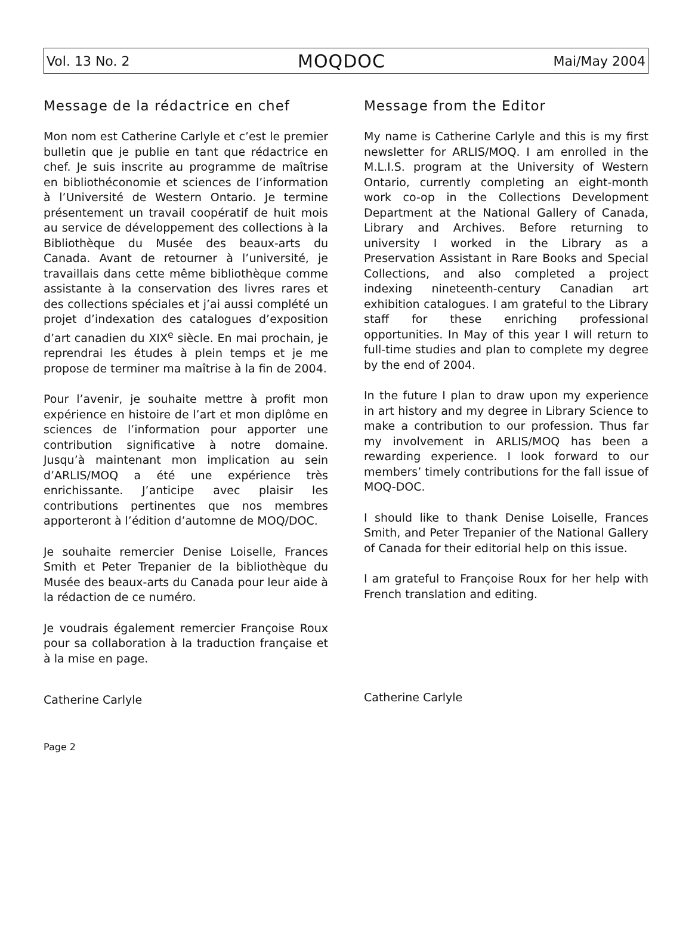Vol. 13 No. 2 MOQDOC Mai/May 2004
Message de la rédactrice en chef
Mon nom est Catherine Carlyle et c’est le premier bulletin que je publie en tant que rédactrice en chef. Je suis inscrite au programme de maîtrise en bibliothéconomie et sciences de l’information à l’Université de Western Ontario. Je termine présentement un travail coopératif de huit mois au service de développement des collections à la Bibliothèque du Musée des beaux-arts du Canada. Avant de retourner à l’université, je travaillais dans cette même bibliothèque comme assistante à la conservation des livres rares et des collections spéciales et j’ai aussi complété un projet d’indexation des catalogues d’exposition d’art canadien du XIX<sup>e</sup> siècle. En mai prochain, je reprendrai les études à plein temps et je me propose de terminer ma maîtrise à la fin de 2004.
Pour l’avenir, je souhaite mettre à profit mon expérience en histoire de l’art et mon diplôme en sciences de l’information pour apporter une contribution significative à notre domaine. Jusqu’à maintenant mon implication au sein d’ARLIS/MOQ a été une expérience très enrichissante. J’anticipe avec plaisir les contributions pertinentes que nos membres apporteront à l’édition d’automne de MOQ/DOC.
Je souhaite remercier Denise Loiselle, Frances Smith et Peter Trepanier de la bibliothèque du Musée des beaux-arts du Canada pour leur aide à la rédaction de ce numéro.
Je voudrais également remercier Françoise Roux pour sa collaboration à la traduction française et à la mise en page.
Catherine Carlyle
Message from the Editor
My name is Catherine Carlyle and this is my first newsletter for ARLIS/MOQ. I am enrolled in the M.L.I.S. program at the University of Western Ontario, currently completing an eight-month work co-op in the Collections Development Department at the National Gallery of Canada, Library and Archives. Before returning to university I worked in the Library as a Preservation Assistant in Rare Books and Special Collections, and also completed a project indexing nineteenth-century Canadian art exhibition catalogues. I am grateful to the Library staff for these enriching professional opportunities. In May of this year I will return to full-time studies and plan to complete my degree by the end of 2004.
In the future I plan to draw upon my experience in art history and my degree in Library Science to make a contribution to our profession. Thus far my involvement in ARLIS/MOQ has been a rewarding experience. I look forward to our members’ timely contributions for the fall issue of MOQ-DOC.
I should like to thank Denise Loiselle, Frances Smith, and Peter Trepanier of the National Gallery of Canada for their editorial help on this issue.
I am grateful to Françoise Roux for her help with French translation and editing.
Catherine Carlyle
Page 2